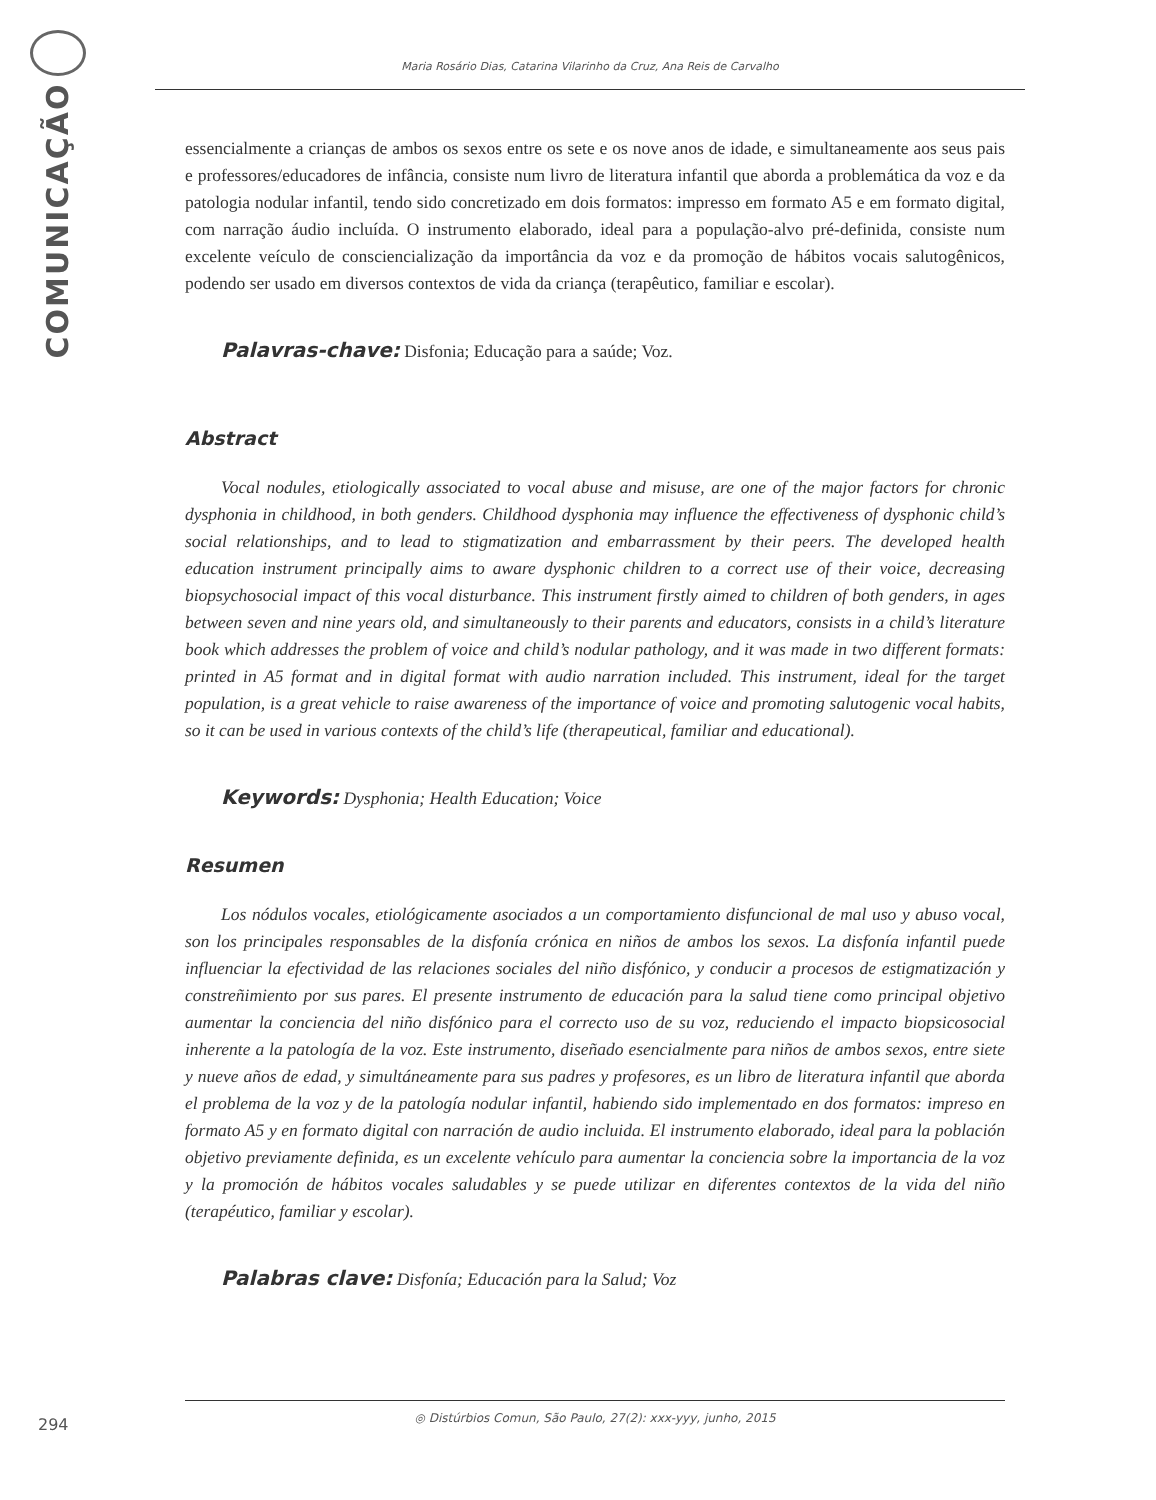COMUNICAÇÃO
Maria Rosário Dias, Catarina Vilarinho da Cruz, Ana Reis de Carvalho
essencialmente a crianças de ambos os sexos entre os sete e os nove anos de idade, e simultaneamente aos seus pais e professores/educadores de infância, consiste num livro de literatura infantil que aborda a problemática da voz e da patologia nodular infantil, tendo sido concretizado em dois formatos: impresso em formato A5 e em formato digital, com narração áudio incluída. O instrumento elaborado, ideal para a população-alvo pré-definida, consiste num excelente veículo de consciencialização da importância da voz e da promoção de hábitos vocais salutogênicos, podendo ser usado em diversos contextos de vida da criança (terapêutico, familiar e escolar).
Palavras-chave: Disfonia; Educação para a saúde; Voz.
Abstract
Vocal nodules, etiologically associated to vocal abuse and misuse, are one of the major factors for chronic dysphonia in childhood, in both genders. Childhood dysphonia may influence the effectiveness of dysphonic child’s social relationships, and to lead to stigmatization and embarrassment by their peers. The developed health education instrument principally aims to aware dysphonic children to a correct use of their voice, decreasing biopsychosocial impact of this vocal disturbance. This instrument firstly aimed to children of both genders, in ages between seven and nine years old, and simultaneously to their parents and educators, consists in a child’s literature book which addresses the problem of voice and child’s nodular pathology, and it was made in two different formats: printed in A5 format and in digital format with audio narration included. This instrument, ideal for the target population, is a great vehicle to raise awareness of the importance of voice and promoting salutogenic vocal habits, so it can be used in various contexts of the child’s life (therapeutical, familiar and educational).
Keywords: Dysphonia; Health Education; Voice
Resumen
Los nódulos vocales, etiológicamente asociados a un comportamiento disfuncional de mal uso y abuso vocal, son los principales responsables de la disfonía crónica en niños de ambos los sexos. La disfonía infantil puede influenciar la efectividad de las relaciones sociales del niño disfónico, y conducir a procesos de estigmatización y constreñimiento por sus pares. El presente instrumento de educación para la salud tiene como principal objetivo aumentar la conciencia del niño disfónico para el correcto uso de su voz, reduciendo el impacto biopsicosocial inherente a la patología de la voz. Este instrumento, diseñado esencialmente para niños de ambos sexos, entre siete y nueve años de edad, y simultáneamente para sus padres y profesores, es un libro de literatura infantil que aborda el problema de la voz y de la patología nodular infantil, habiendo sido implementado en dos formatos: impreso en formato A5 y en formato digital con narración de audio incluida. El instrumento elaborado, ideal para la población objetivo previamente definida, es un excelente vehículo para aumentar la conciencia sobre la importancia de la voz y la promoción de hábitos vocales saludables y se puede utilizar en diferentes contextos de la vida del niño (terapéutico, familiar y escolar).
Palabras clave: Disfonía; Educación para la Salud; Voz
294
◎ Distúrbios Comun, São Paulo, 27(2): xxx-yyy, junho, 2015